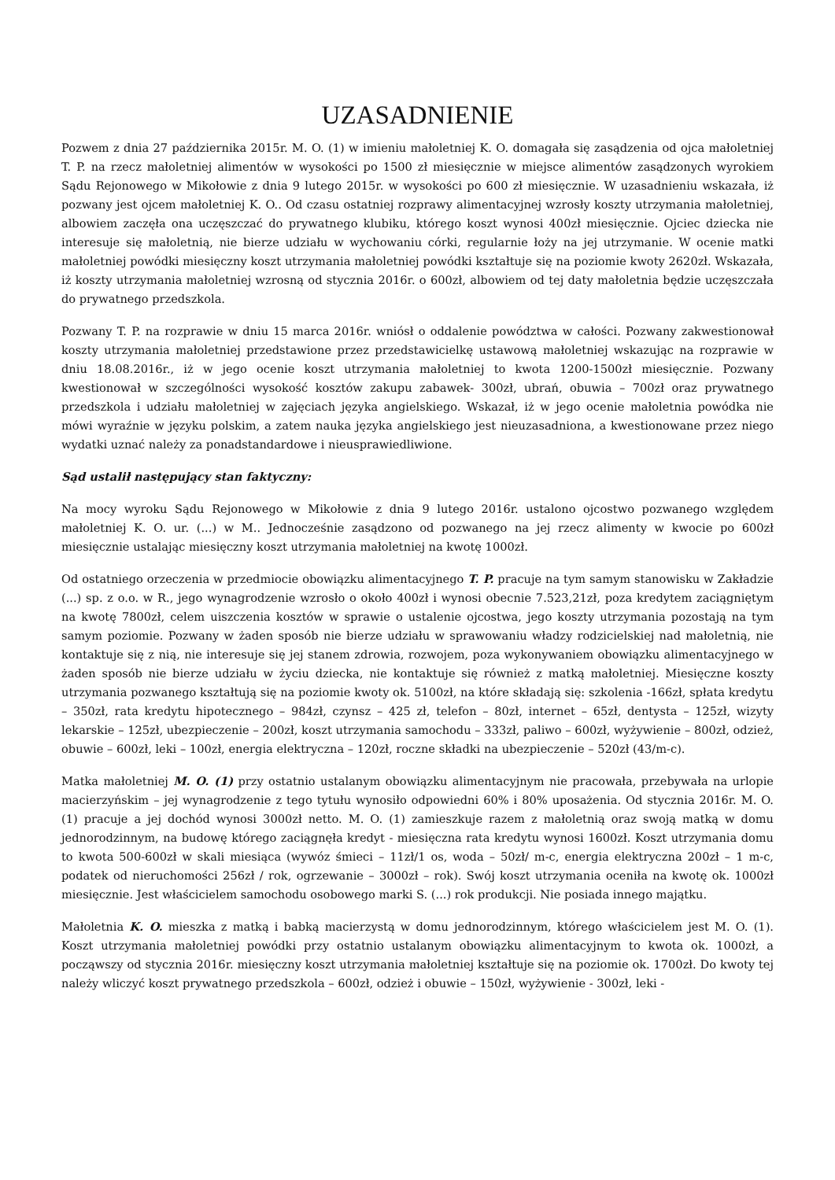UZASADNIENIE
Pozwem z dnia 27 października 2015r. M. O. (1) w imieniu małoletniej K. O. domagała się zasądzenia od ojca małoletniej T. P. na rzecz małoletniej alimentów w wysokości po 1500 zł miesięcznie w miejsce alimentów zasądzonych wyrokiem Sądu Rejonowego w Mikołowie z dnia 9 lutego 2015r. w wysokości po 600 zł miesięcznie. W uzasadnieniu wskazała, iż pozwany jest ojcem małoletniej K. O.. Od czasu ostatniej rozprawy alimentacyjnej wzrosły koszty utrzymania małoletniej, albowiem zaczęła ona uczęszczać do prywatnego klubiku, którego koszt wynosi 400zł miesięcznie. Ojciec dziecka nie interesuje się małoletnią, nie bierze udziału w wychowaniu córki, regularnie łoży na jej utrzymanie. W ocenie matki małoletniej powódki miesięczny koszt utrzymania małoletniej powódki kształtuje się na poziomie kwoty 2620zł. Wskazała, iż koszty utrzymania małoletniej wzrosną od stycznia 2016r. o 600zł, albowiem od tej daty małoletnia będzie uczęszczała do prywatnego przedszkola.
Pozwany T. P. na rozprawie w dniu 15 marca 2016r. wniósł o oddalenie powództwa w całości. Pozwany zakwestionował koszty utrzymania małoletniej przedstawione przez przedstawicielkę ustawową małoletniej wskazując na rozprawie w dniu 18.08.2016r., iż w jego ocenie koszt utrzymania małoletniej to kwota 1200-1500zł miesięcznie. Pozwany kwestionował w szczególności wysokość kosztów zakupu zabawek- 300zł, ubrań, obuwia – 700zł oraz prywatnego przedszkola i udziału małoletniej w zajęciach języka angielskiego. Wskazał, iż w jego ocenie małoletnia powódka nie mówi wyraźnie w języku polskim, a zatem nauka języka angielskiego jest nieuzasadniona, a kwestionowane przez niego wydatki uznać należy za ponadstandardowe i nieusprawiedliwione.
Sąd ustalił następujący stan faktyczny:
Na mocy wyroku Sądu Rejonowego w Mikołowie z dnia 9 lutego 2016r. ustalono ojcostwo pozwanego względem małoletniej K. O. ur. (...) w M.. Jednocześnie zasądzono od pozwanego na jej rzecz alimenty w kwocie po 600zł miesięcznie ustalając miesięczny koszt utrzymania małoletniej na kwotę 1000zł.
Od ostatniego orzeczenia w przedmiocie obowiązku alimentacyjnego T. P. pracuje na tym samym stanowisku w Zakładzie (...) sp. z o.o. w R., jego wynagrodzenie wzrosło o około 400zł i wynosi obecnie 7.523,21zł, poza kredytem zaciągniętym na kwotę 7800zł, celem uiszczenia kosztów w sprawie o ustalenie ojcostwa, jego koszty utrzymania pozostają na tym samym poziomie. Pozwany w żaden sposób nie bierze udziału w sprawowaniu władzy rodzicielskiej nad małoletnią, nie kontaktuje się z nią, nie interesuje się jej stanem zdrowia, rozwojem, poza wykonywaniem obowiązku alimentacyjnego w żaden sposób nie bierze udziału w życiu dziecka, nie kontaktuje się również z matką małoletniej. Miesięczne koszty utrzymania pozwanego kształtują się na poziomie kwoty ok. 5100zł, na które składają się: szkolenia -166zł, spłata kredytu – 350zł, rata kredytu hipotecznego – 984zł, czynsz – 425 zł, telefon – 80zł, internet – 65zł, dentysta – 125zł, wizyty lekarskie – 125zł, ubezpieczenie – 200zł, koszt utrzymania samochodu – 333zł, paliwo – 600zł, wyżywienie – 800zł, odzież, obuwie – 600zł, leki – 100zł, energia elektryczna – 120zł, roczne składki na ubezpieczenie – 520zł (43/m-c).
Matka małoletniej M. O. (1) przy ostatnio ustalanym obowiązku alimentacyjnym nie pracowała, przebywała na urlopie macierzyńskim – jej wynagrodzenie z tego tytułu wynosiło odpowiedni 60% i 80% uposażenia. Od stycznia 2016r. M. O. (1) pracuje a jej dochód wynosi 3000zł netto. M. O. (1) zamieszkuje razem z małoletnią oraz swoją matką w domu jednorodzinnym, na budowę którego zaciągnęła kredyt - miesięczna rata kredytu wynosi 1600zł. Koszt utrzymania domu to kwota 500-600zł w skali miesiąca (wywóz śmieci – 11zł/1 os, woda – 50zł/ m-c, energia elektryczna 200zł – 1 m-c, podatek od nieruchomości 256zł / rok, ogrzewanie – 3000zł – rok). Swój koszt utrzymania oceniła na kwotę ok. 1000zł miesięcznie. Jest właścicielem samochodu osobowego marki S. (...) rok produkcji. Nie posiada innego majątku.
Małoletnia K. O. mieszka z matką i babką macierzystą w domu jednorodzinnym, którego właścicielem jest M. O. (1). Koszt utrzymania małoletniej powódki przy ostatnio ustalanym obowiązku alimentacyjnym to kwota ok. 1000zł, a począwszy od stycznia 2016r. miesięczny koszt utrzymania małoletniej kształtuje się na poziomie ok. 1700zł. Do kwoty tej należy wliczyć koszt prywatnego przedszkola – 600zł, odzież i obuwie – 150zł, wyżywienie - 300zł, leki -